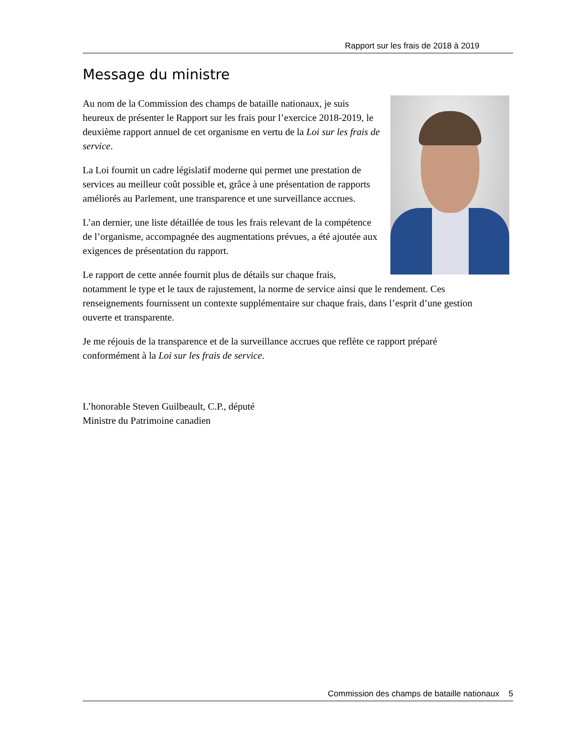Rapport sur les frais de 2018 à 2019
Message du ministre
Au nom de la Commission des champs de bataille nationaux, je suis heureux de présenter le Rapport sur les frais pour l’exercice 2018-2019, le deuxième rapport annuel de cet organisme en vertu de la Loi sur les frais de service.
La Loi fournit un cadre législatif moderne qui permet une prestation de services au meilleur coût possible et, grâce à une présentation de rapports améliorés au Parlement, une transparence et une surveillance accrues.
L’an dernier, une liste détaillée de tous les frais relevant de la compétence de l’organisme, accompagnée des augmentations prévues, a été ajoutée aux exigences de présentation du rapport.
Le rapport de cette année fournit plus de détails sur chaque frais, notamment le type et le taux de rajustement, la norme de service ainsi que le rendement. Ces renseignements fournissent un contexte supplémentaire sur chaque frais, dans l’esprit d’une gestion ouverte et transparente.
Je me réjouis de la transparence et de la surveillance accrues que reflète ce rapport préparé conformément à la Loi sur les frais de service.
L’honorable Steven Guilbeault, C.P., député
Ministre du Patrimoine canadien
Commission des champs de bataille nationaux 5